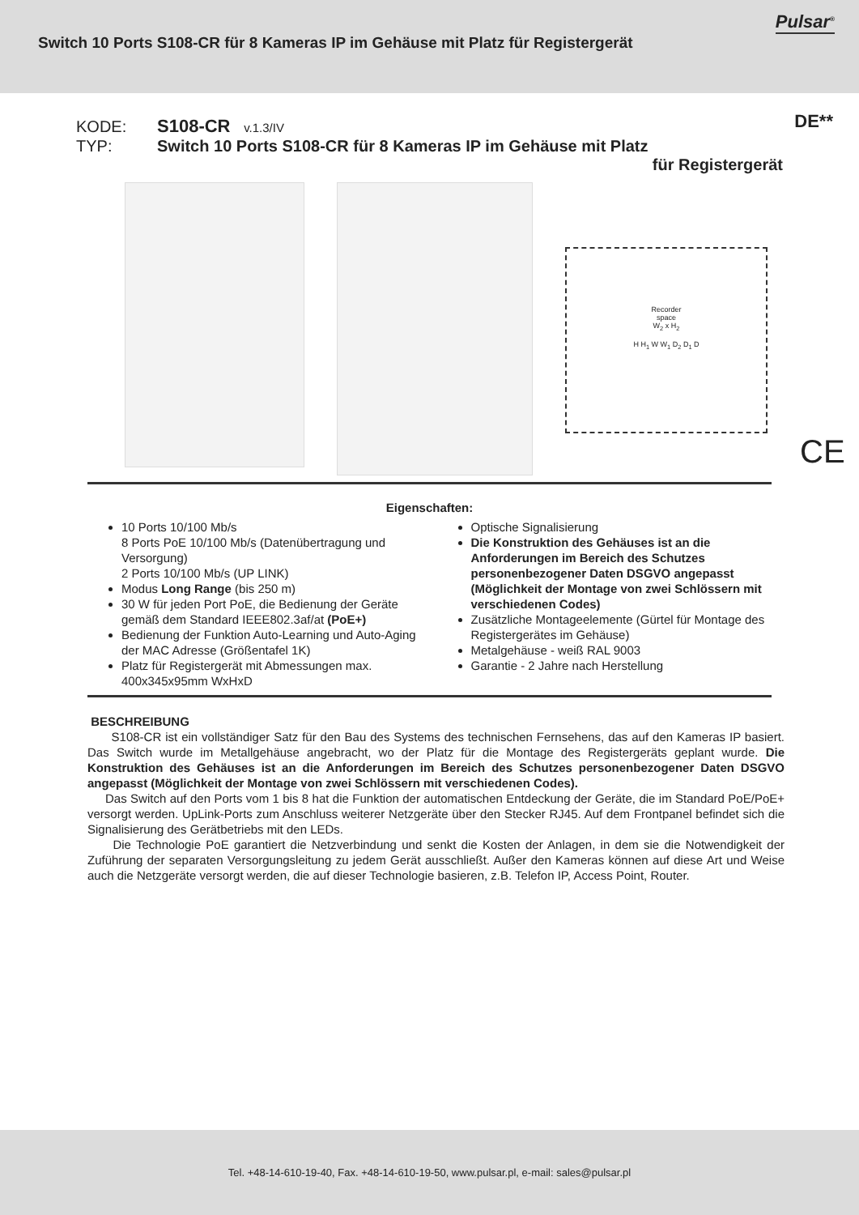Switch 10 Ports S108-CR für 8 Kameras IP im Gehäuse mit Platz für Registergerät
Pulsar<sup>®</sup>
DE**
KODE: S108-CR v.1.3/IV
TYP: Switch 10 Ports S108-CR für 8 Kameras IP im Gehäuse mit Platz
für Registergerät
Recorder
space
W<sub>2</sub> x H<sub>2</sub>
H H<sub>1</sub> W W<sub>1</sub> D<sub>2</sub> D<sub>1</sub> D
CE
Eigenschaften:
10 Ports 10/100 Mb/s
8 Ports PoE 10/100 Mb/s (Datenübertragung und Versorgung)
2 Ports 10/100 Mb/s (UP LINK)
Modus Long Range (bis 250 m)
30 W für jeden Port PoE, die Bedienung der Geräte gemäß dem Standard IEEE802.3af/at (PoE+)
Bedienung der Funktion Auto-Learning und Auto-Aging der MAC Adresse (Größentafel 1K)
Platz für Registergerät mit Abmessungen max. 400x345x95mm WxHxD
Optische Signalisierung
Die Konstruktion des Gehäuses ist an die Anforderungen im Bereich des Schutzes personenbezogener Daten DSGVO angepasst (Möglichkeit der Montage von zwei Schlössern mit verschiedenen Codes)
Zusätzliche Montageelemente (Gürtel für Montage des Registergerätes im Gehäuse)
Metalgehäuse - weiß RAL 9003
Garantie - 2 Jahre nach Herstellung
BESCHREIBUNG
S108-CR ist ein vollständiger Satz für den Bau des Systems des technischen Fernsehens, das auf den Kameras IP basiert. Das Switch wurde im Metallgehäuse angebracht, wo der Platz für die Montage des Registergeräts geplant wurde. Die Konstruktion des Gehäuses ist an die Anforderungen im Bereich des Schutzes personenbezogener Daten DSGVO angepasst (Möglichkeit der Montage von zwei Schlössern mit verschiedenen Codes).
Das Switch auf den Ports vom 1 bis 8 hat die Funktion der automatischen Entdeckung der Geräte, die im Standard PoE/PoE+ versorgt werden. UpLink-Ports zum Anschluss weiterer Netzgeräte über den Stecker RJ45. Auf dem Frontpanel befindet sich die Signalisierung des Gerätbetriebs mit den LEDs.
Die Technologie PoE garantiert die Netzverbindung und senkt die Kosten der Anlagen, in dem sie die Notwendigkeit der Zuführung der separaten Versorgungsleitung zu jedem Gerät ausschließt. Außer den Kameras können auf diese Art und Weise auch die Netzgeräte versorgt werden, die auf dieser Technologie basieren, z.B. Telefon IP, Access Point, Router.
Tel. +48-14-610-19-40, Fax. +48-14-610-19-50, www.pulsar.pl, e-mail: sales@pulsar.pl